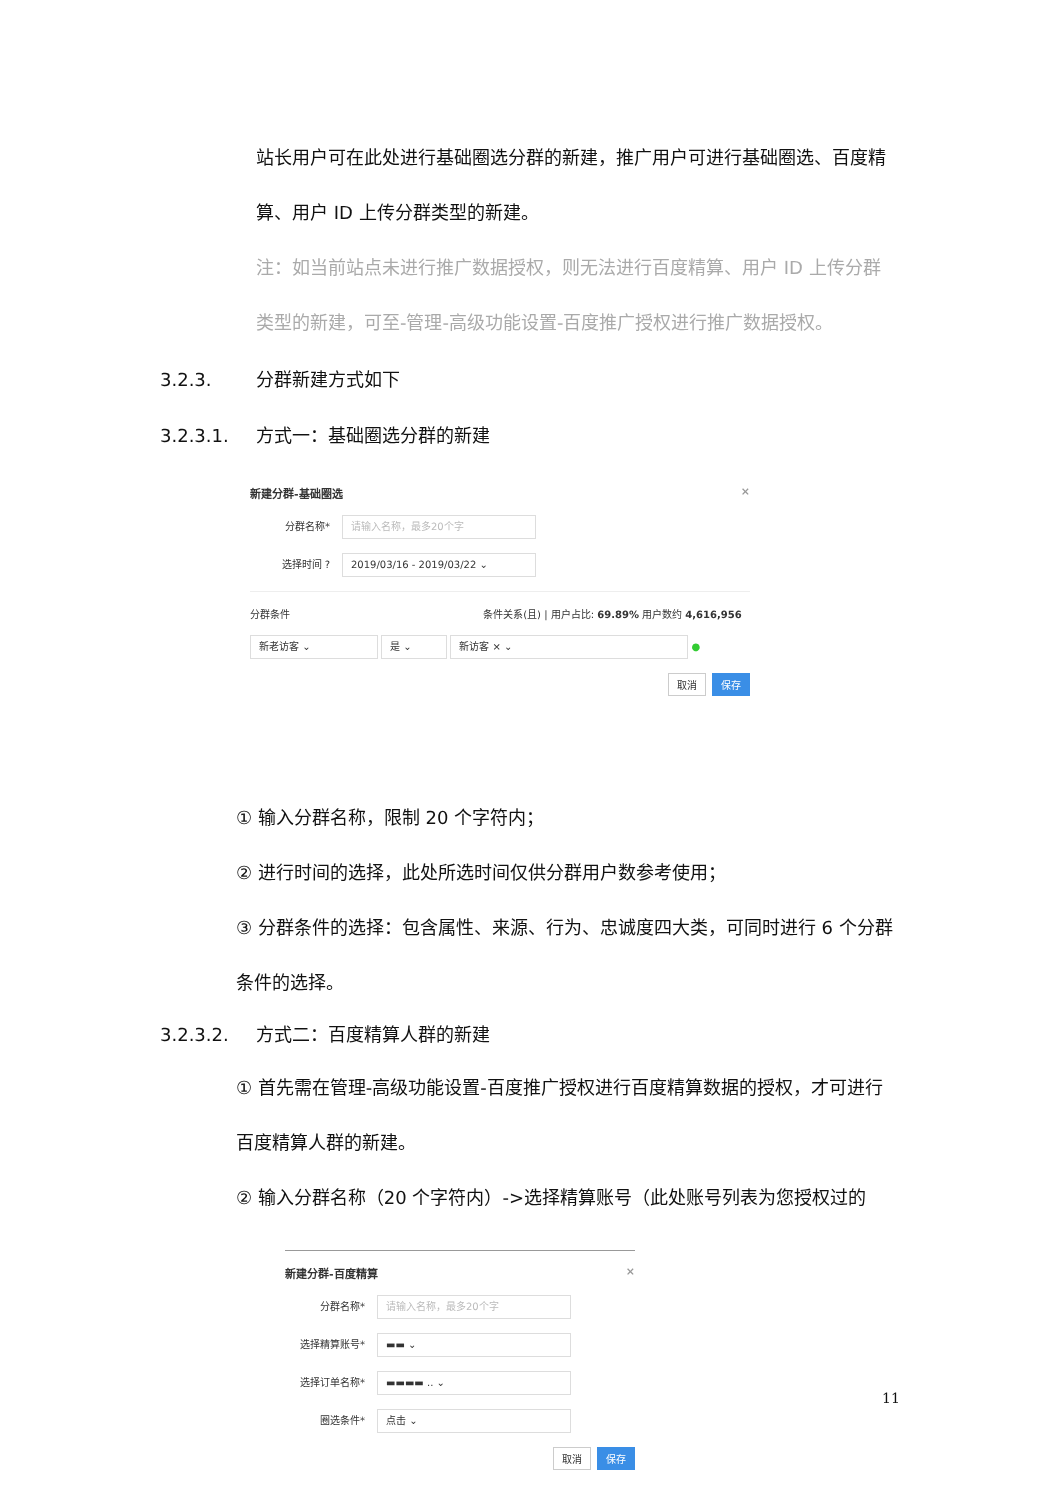站长用户可在此处进行基础圈选分群的新建，推广用户可进行基础圈选、百度精算、用户 ID 上传分群类型的新建。
注：如当前站点未进行推广数据授权，则无法进行百度精算、用户 ID 上传分群类型的新建，可至-管理-高级功能设置-百度推广授权进行推广数据授权。
3.2.3. 分群新建方式如下
3.2.3.1. 方式一：基础圈选分群的新建
新建分群-基础圈选 ×
分群名称* 请输入名称，最多20个字
选择时间 ? 2019/03/16 - 2019/03/22 ⌄
分群条件 条件关系(且) | 用户占比: 69.89% 用户数约 4,616,956
新老访客 ⌄ 是 ⌄ 新访客 × ⌄ ●
取消 保存
① 输入分群名称，限制 20 个字符内；
② 进行时间的选择，此处所选时间仅供分群用户数参考使用；
③ 分群条件的选择：包含属性、来源、行为、忠诚度四大类，可同时进行 6 个分群条件的选择。
3.2.3.2. 方式二：百度精算人群的新建
① 首先需在管理-高级功能设置-百度推广授权进行百度精算数据的授权，才可进行百度精算人群的新建。
② 输入分群名称（20 个字符内）->选择精算账号（此处账号列表为您授权过的
新建分群-百度精算 ×
分群名称* 请输入名称，最多20个字
选择精算账号* ▬▬ ⌄
选择订单名称* ▬▬▬▬ .. ⌄
圈选条件* 点击 ⌄
取消 保存
11